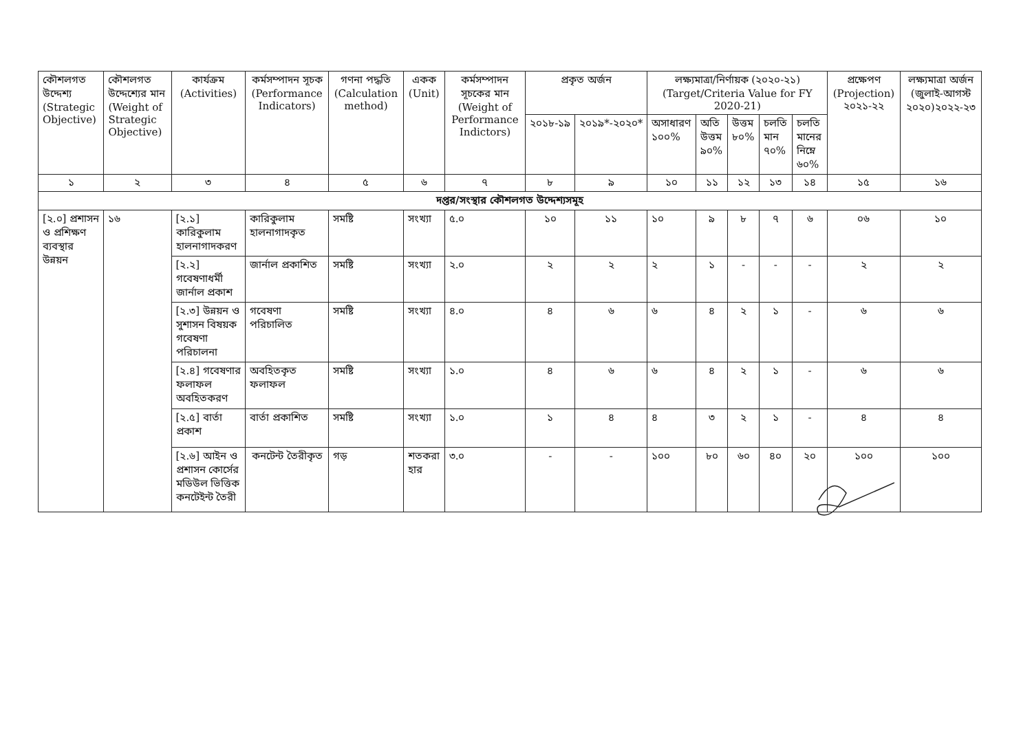| কৌশলগত উদ্দেশ্য (Strategic Objective) | কৌশলগত উদ্দেশ্যের মান (Weight of Strategic Objective) | কার্যক্রম (Activities) | কর্মসম্পাদন সূচক (Performance Indicators) | গণনা পদ্ধতি (Calculation method) | একক (Unit) | কর্মসম্পাদন সূচকের মান (Weight of Performance Indictors) | প্রকৃত অর্জন | | লক্ষ্যমাত্রা/নির্ণায়ক (২০২০-২১) (Target/Criteria Value for FY 2020-21) | | | | | প্রক্ষেপণ (Projection) ২০২১-২২ | লক্ষ্যমাত্রা অর্জন (জুলাই-আগস্ট ২০২০)২০২২-২৩ |
| --- | --- | --- | --- | --- | --- | --- | --- | --- | --- | --- | --- | --- | --- | --- | --- |
| | | | | | | | ২০১৮-১৯ | ২০১৯*-২০২০* | অসাধারণ ১০০% | অতি উত্তম ৯০% | উত্তম ৮০% | চলতি মান ৭০% | চলতি মানের নিম্নে ৬০% | | |
| ১ | ২ | ৩ | ৪ | ৫ | ৬ | ৭ | ৮ | ৯ | ১০ | ১১ | ১২ | ১৩ | ১৪ | ১৫ | ১৬ |
| দপ্তর/সংস্থার কৌশলগত উদ্দেশ্যসমূহ | | | | | | | | | | | | | | | |
| [২.০] প্রশাসন ও প্রশিক্ষণ ব্যবস্থার উন্নয়ন | ১৬ | [২.১] কারিকুলাম হালনাগাদকরণ | কারিকুলাম হালনাগাদকৃত | সমষ্টি | সংখ্যা | ৫.০ | ১০ | ১১ | ১০ | ৯ | ৮ | ৭ | ৬ | ০৬ | ১০ |
| | | [২.২] গবেষণাধর্মী জার্নাল প্রকাশ | জার্নাল প্রকাশিত | সমষ্টি | সংখ্যা | ২.০ | ২ | ২ | ২ | ১ | - | - | - | ২ | ২ |
| | | [২.৩] উন্নয়ন ও সুশাসন বিষয়ক গবেষণা পরিচালনা | গবেষণা পরিচালিত | সমষ্টি | সংখ্যা | ৪.০ | ৪ | ৬ | ৬ | ৪ | ২ | ১ | - | ৬ | ৬ |
| | | [২.৪] গবেষণার ফলাফল অবহিতকরণ | অবহিতকৃত ফলাফল | সমষ্টি | সংখ্যা | ১.০ | ৪ | ৬ | ৬ | ৪ | ২ | ১ | - | ৬ | ৬ |
| | | [২.৫] বার্তা প্রকাশ | বার্তা প্রকাশিত | সমষ্টি | সংখ্যা | ১.০ | ১ | ৪ | ৪ | ৩ | ২ | ১ | - | ৪ | ৪ |
| | | [২.৬] আইন ও প্রশাসন কোর্সের মডিউল ভিত্তিক কনটেইন্ট তৈরী | কনটেন্ট তৈরীকৃত | গড় | শতকরা হার | ৩.০ | - | - | ১০০ | ৮০ | ৬০ | ৪০ | ২০ | ১০০ | ১০০ |